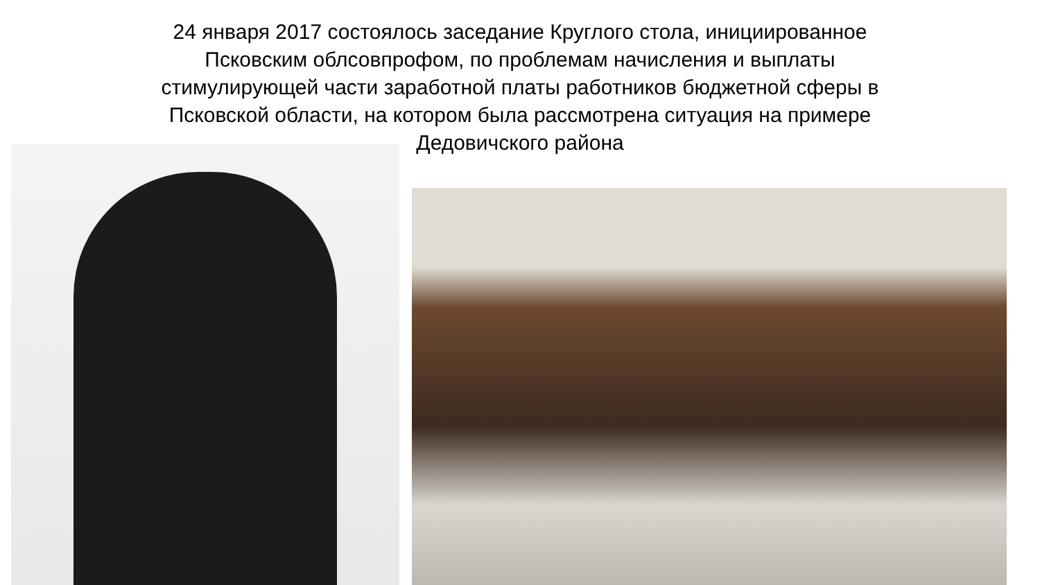24 января 2017 состоялось заседание Круглого стола, инициированное
Псковским облсовпрофом, по проблемам начисления и выплаты
стимулирующей части заработной платы работников бюджетной сферы в
Псковской области, на котором была рассмотрена ситуация на примере
Дедовичского района